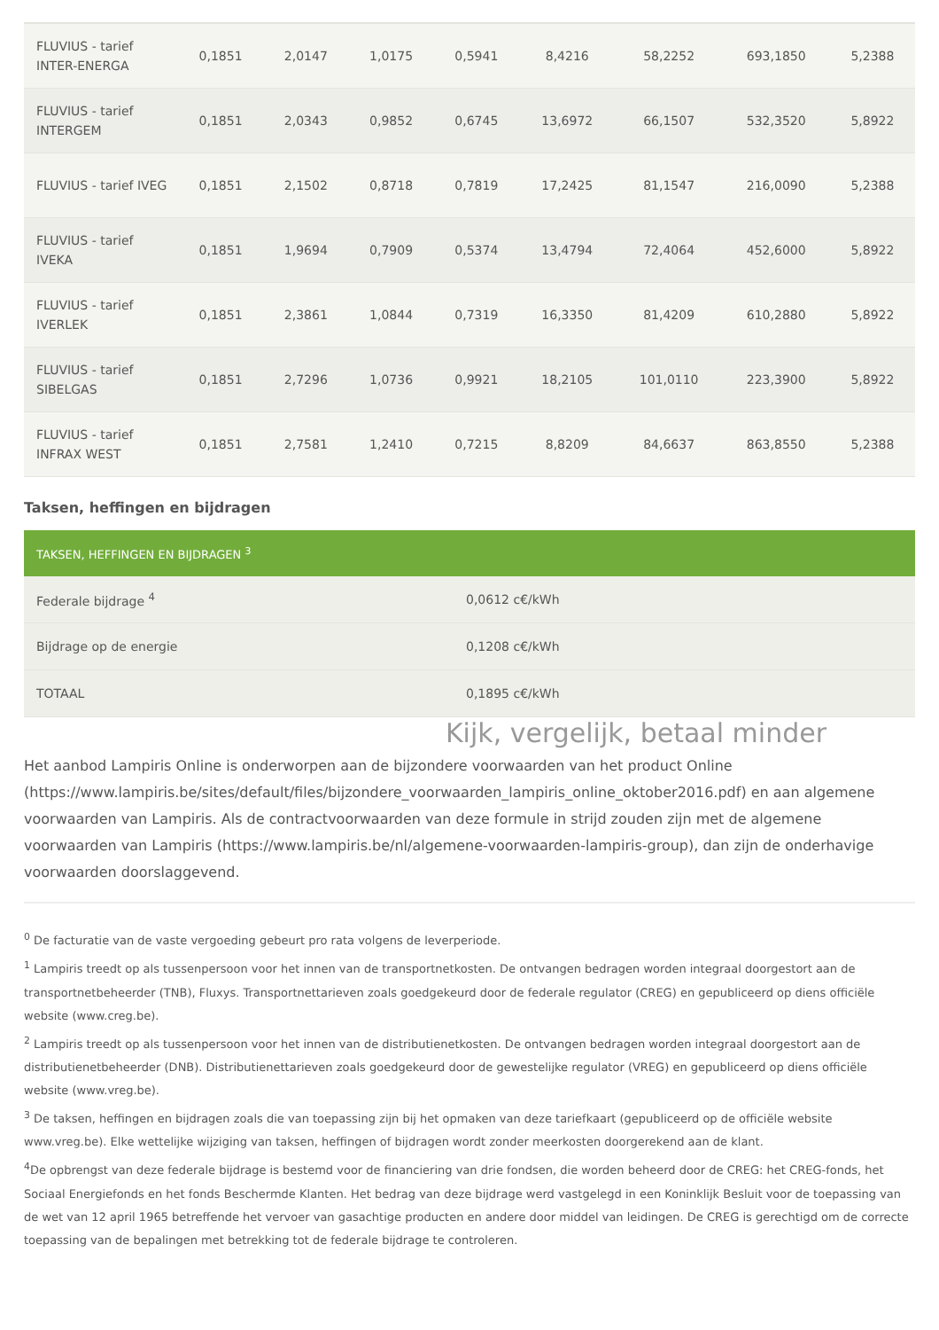| FLUVIUS - tarief INTER-ENERGA | 0,1851 | 2,0147 | 1,0175 | 0,5941 | 8,4216 | 58,2252 | 693,1850 | 5,2388 |
| FLUVIUS - tarief INTERGEM | 0,1851 | 2,0343 | 0,9852 | 0,6745 | 13,6972 | 66,1507 | 532,3520 | 5,8922 |
| FLUVIUS - tarief IVEG | 0,1851 | 2,1502 | 0,8718 | 0,7819 | 17,2425 | 81,1547 | 216,0090 | 5,2388 |
| FLUVIUS - tarief IVEKA | 0,1851 | 1,9694 | 0,7909 | 0,5374 | 13,4794 | 72,4064 | 452,6000 | 5,8922 |
| FLUVIUS - tarief IVERLEK | 0,1851 | 2,3861 | 1,0844 | 0,7319 | 16,3350 | 81,4209 | 610,2880 | 5,8922 |
| FLUVIUS - tarief SIBELGAS | 0,1851 | 2,7296 | 1,0736 | 0,9921 | 18,2105 | 101,0110 | 223,3900 | 5,8922 |
| FLUVIUS - tarief INFRAX WEST | 0,1851 | 2,7581 | 1,2410 | 0,7215 | 8,8209 | 84,6637 | 863,8550 | 5,2388 |
Taksen, heffingen en bijdragen
| TAKSEN, HEFFINGEN EN BIJDRAGEN <sup>3</sup> | |
| --- | --- |
| Federale bijdrage <sup>4</sup> | 0,0612 c€/kWh |
| Bijdrage op de energie | 0,1208 c€/kWh |
| TOTAAL | 0,1895 c€/kWh |
Kijk, vergelijk, betaal minder
Het aanbod Lampiris Online is onderworpen aan de bijzondere voorwaarden van het product Online (https://www.lampiris.be/sites/default/files/bijzondere_voorwaarden_lampiris_online_oktober2016.pdf) en aan algemene voorwaarden van Lampiris. Als de contractvoorwaarden van deze formule in strijd zouden zijn met de algemene voorwaarden van Lampiris (https://www.lampiris.be/nl/algemene-voorwaarden-lampiris-group), dan zijn de onderhavige voorwaarden doorslaggevend.
<sup>0</sup> De facturatie van de vaste vergoeding gebeurt pro rata volgens de leverperiode.
<sup>1</sup> Lampiris treedt op als tussenpersoon voor het innen van de transportnetkosten. De ontvangen bedragen worden integraal doorgestort aan de transportnetbeheerder (TNB), Fluxys. Transportnettarieven zoals goedgekeurd door de federale regulator (CREG) en gepubliceerd op diens officiële website (www.creg.be).
<sup>2</sup> Lampiris treedt op als tussenpersoon voor het innen van de distributienetkosten. De ontvangen bedragen worden integraal doorgestort aan de distributienetbeheerder (DNB). Distributienettarieven zoals goedgekeurd door de gewestelijke regulator (VREG) en gepubliceerd op diens officiële website (www.vreg.be).
<sup>3</sup> De taksen, heffingen en bijdragen zoals die van toepassing zijn bij het opmaken van deze tariefkaart (gepubliceerd op de officiële website www.vreg.be). Elke wettelijke wijziging van taksen, heffingen of bijdragen wordt zonder meerkosten doorgerekend aan de klant.
<sup>4</sup> De opbrengst van deze federale bijdrage is bestemd voor de financiering van drie fondsen, die worden beheerd door de CREG: het CREG-fonds, het Sociaal Energiefonds en het fonds Beschermde Klanten. Het bedrag van deze bijdrage werd vastgelegd in een Koninklijk Besluit voor de toepassing van de wet van 12 april 1965 betreffende het vervoer van gasachtige producten en andere door middel van leidingen. De CREG is gerechtigd om de correcte toepassing van de bepalingen met betrekking tot de federale bijdrage te controleren.